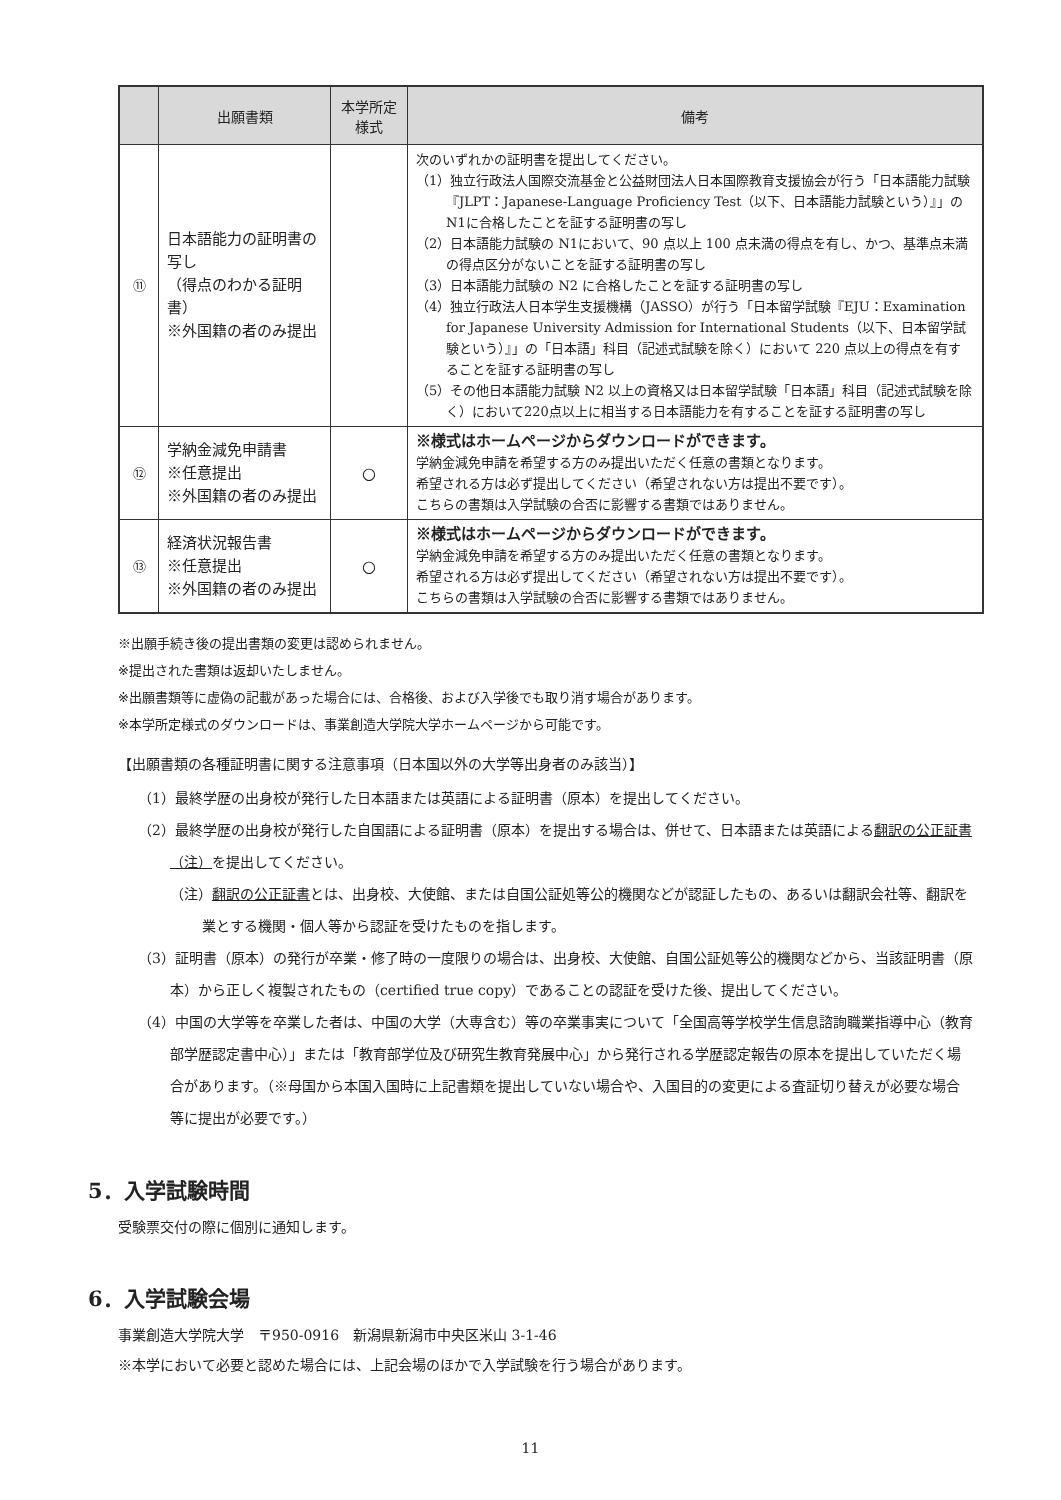| | 出願書類 | 本学所定 様式 | 備考 |
| --- | --- | --- | --- |
| ⑪ | 日本語能力の証明書の写し （得点のわかる証明書） ※外国籍の者のみ提出 | | 次のいずれかの証明書を提出してください。 （1）独立行政法人国際交流基金と公益財団法人日本国際教育支援協会が行う「日本語能力試験『JLPT：Japanese-Language Proficiency Test（以下、日本語能力試験という）』」のN1に合格したことを証する証明書の写し （2）日本語能力試験の N1において、90 点以上 100 点未満の得点を有し、かつ、基準点未満の得点区分がないことを証する証明書の写し （3）日本語能力試験の N2 に合格したことを証する証明書の写し （4）独立行政法人日本学生支援機構（JASSO）が行う「日本留学試験『EJU：Examination for Japanese University Admission for International Students（以下、日本留学試験という）』」の「日本語」科目（記述式試験を除く）において 220 点以上の得点を有することを証する証明書の写し （5）その他日本語能力試験 N2 以上の資格又は日本留学試験「日本語」科目（記述式試験を除く）において220点以上に相当する日本語能力を有することを証する証明書の写し |
| ⑫ | 学納金減免申請書 ※任意提出 ※外国籍の者のみ提出 | ○ | ※様式はホームページからダウンロードができます。 学納金減免申請を希望する方のみ提出いただく任意の書類となります。 希望される方は必ず提出してください（希望されない方は提出不要です）。 こちらの書類は入学試験の合否に影響する書類ではありません。 |
| ⑬ | 経済状況報告書 ※任意提出 ※外国籍の者のみ提出 | ○ | ※様式はホームページからダウンロードができます。 学納金減免申請を希望する方のみ提出いただく任意の書類となります。 希望される方は必ず提出してください（希望されない方は提出不要です）。 こちらの書類は入学試験の合否に影響する書類ではありません。 |
※出願手続き後の提出書類の変更は認められません。
※提出された書類は返却いたしません。
※出願書類等に虚偽の記載があった場合には、合格後、および入学後でも取り消す場合があります。
※本学所定様式のダウンロードは、事業創造大学院大学ホームページから可能です。
【出願書類の各種証明書に関する注意事項（日本国以外の大学等出身者のみ該当）】
（1）最終学歴の出身校が発行した日本語または英語による証明書（原本）を提出してください。
（2）最終学歴の出身校が発行した自国語による証明書（原本）を提出する場合は、併せて、日本語または英語による翻訳の公正証書（注）を提出してください。
（注）翻訳の公正証書とは、出身校、大使館、または自国公証処等公的機関などが認証したもの、あるいは翻訳会社等、翻訳を業とする機関・個人等から認証を受けたものを指します。
（3）証明書（原本）の発行が卒業・修了時の一度限りの場合は、出身校、大使館、自国公証処等公的機関などから、当該証明書（原本）から正しく複製されたもの（certified true copy）であることの認証を受けた後、提出してください。
（4）中国の大学等を卒業した者は、中国の大学（大専含む）等の卒業事実について「全国高等学校学生信息諮詢職業指導中心（教育部学歴認定書中心）」または「教育部学位及び研究生教育発展中心」から発行される学歴認定報告の原本を提出していただく場合があります。（※母国から本国入国時に上記書類を提出していない場合や、入国目的の変更による査証切り替えが必要な場合等に提出が必要です。）
5．入学試験時間
受験票交付の際に個別に通知します。
6．入学試験会場
事業創造大学院大学　〒950-0916　新潟県新潟市中央区米山 3-1-46
※本学において必要と認めた場合には、上記会場のほかで入学試験を行う場合があります。
11